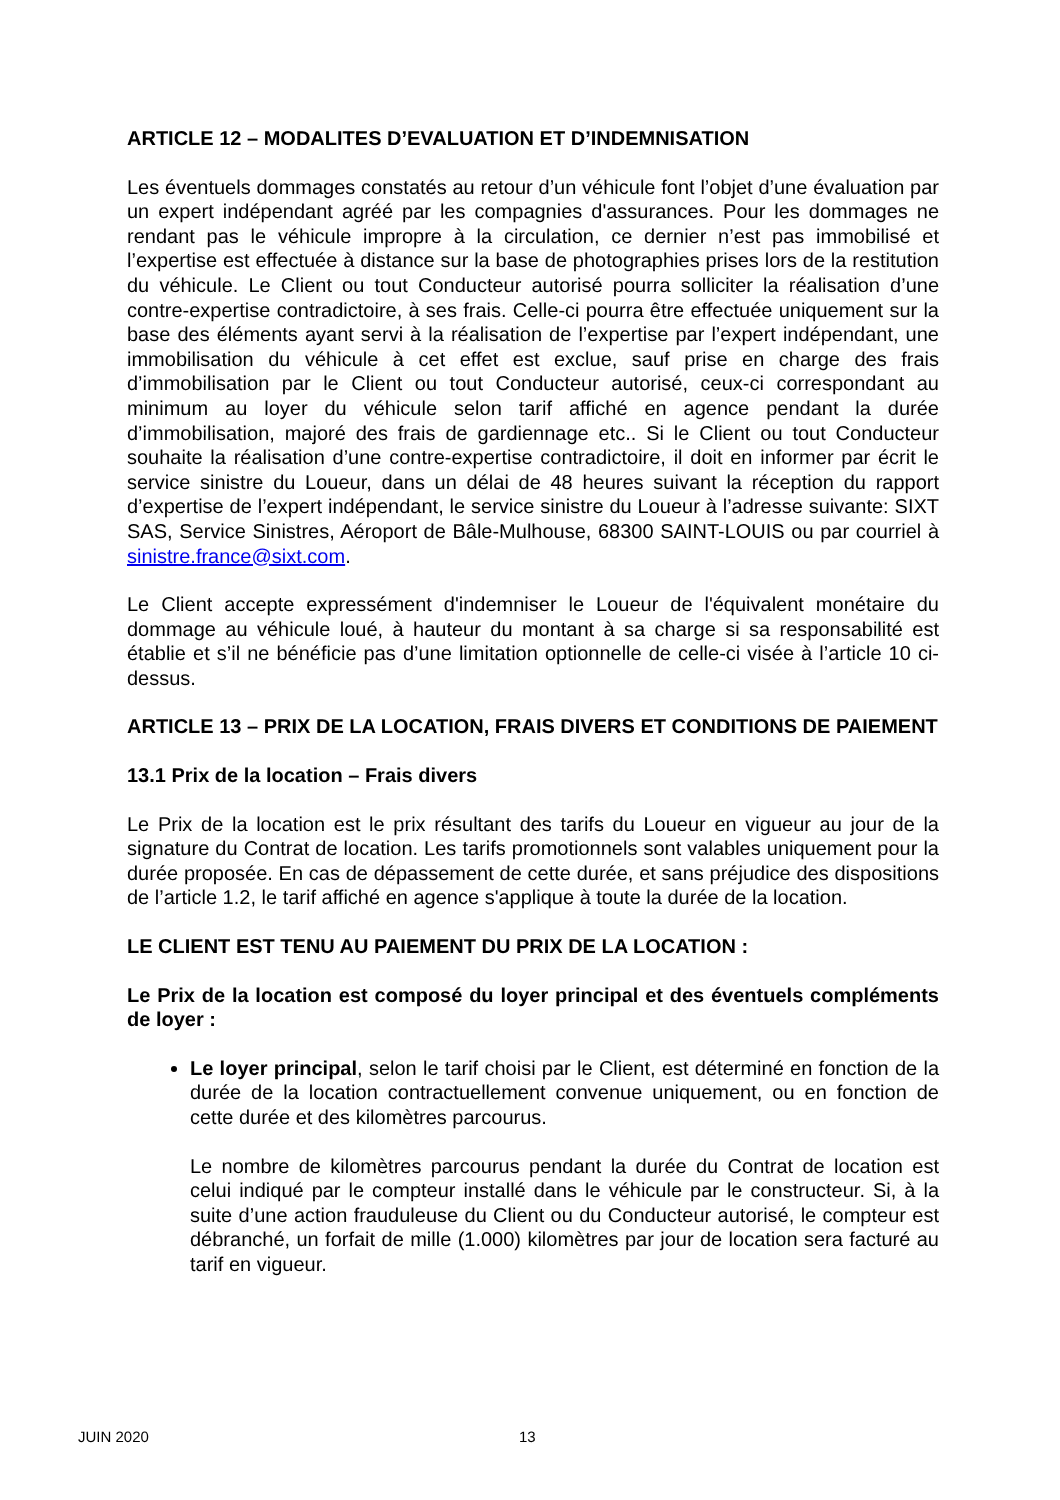ARTICLE 12 – MODALITES D’EVALUATION ET D’INDEMNISATION
Les éventuels dommages constatés au retour d’un véhicule font l’objet d’une évaluation par un expert indépendant agréé par les compagnies d'assurances. Pour les dommages ne rendant pas le véhicule impropre à la circulation, ce dernier n’est pas immobilisé et l’expertise est effectuée à distance sur la base de photographies prises lors de la restitution du véhicule. Le Client ou tout Conducteur autorisé pourra solliciter la réalisation d’une contre-expertise contradictoire, à ses frais. Celle-ci pourra être effectuée uniquement sur la base des éléments ayant servi à la réalisation de l’expertise par l’expert indépendant, une immobilisation du véhicule à cet effet est exclue, sauf prise en charge des frais d’immobilisation par le Client ou tout Conducteur autorisé, ceux-ci correspondant au minimum au loyer du véhicule selon tarif affiché en agence pendant la durée d’immobilisation, majoré des frais de gardiennage etc.. Si le Client ou tout Conducteur souhaite la réalisation d’une contre-expertise contradictoire, il doit en informer par écrit le service sinistre du Loueur, dans un délai de 48 heures suivant la réception du rapport d’expertise de l’expert indépendant, le service sinistre du Loueur à l’adresse suivante: SIXT SAS, Service Sinistres, Aéroport de Bâle-Mulhouse, 68300 SAINT-LOUIS ou par courriel à sinistre.france@sixt.com.
Le Client accepte expressément d'indemniser le Loueur de l'équivalent monétaire du dommage au véhicule loué, à hauteur du montant à sa charge si sa responsabilité est établie et s’il ne bénéficie pas d’une limitation optionnelle de celle-ci visée à l’article 10 ci-dessus.
ARTICLE 13 – PRIX DE LA LOCATION, FRAIS DIVERS ET CONDITIONS DE PAIEMENT
13.1 Prix de la location – Frais divers
Le Prix de la location est le prix résultant des tarifs du Loueur en vigueur au jour de la signature du Contrat de location. Les tarifs promotionnels sont valables uniquement pour la durée proposée. En cas de dépassement de cette durée, et sans préjudice des dispositions de l’article 1.2, le tarif affiché en agence s'applique à toute la durée de la location.
LE CLIENT EST TENU AU PAIEMENT DU PRIX DE LA LOCATION :
Le Prix de la location est composé du loyer principal et des éventuels compléments de loyer :
Le loyer principal, selon le tarif choisi par le Client, est déterminé en fonction de la durée de la location contractuellement convenue uniquement, ou en fonction de cette durée et des kilomètres parcourus.
Le nombre de kilomètres parcourus pendant la durée du Contrat de location est celui indiqué par le compteur installé dans le véhicule par le constructeur. Si, à la suite d’une action frauduleuse du Client ou du Conducteur autorisé, le compteur est débranché, un forfait de mille (1.000) kilomètres par jour de location sera facturé au tarif en vigueur.
JUIN 2020 13